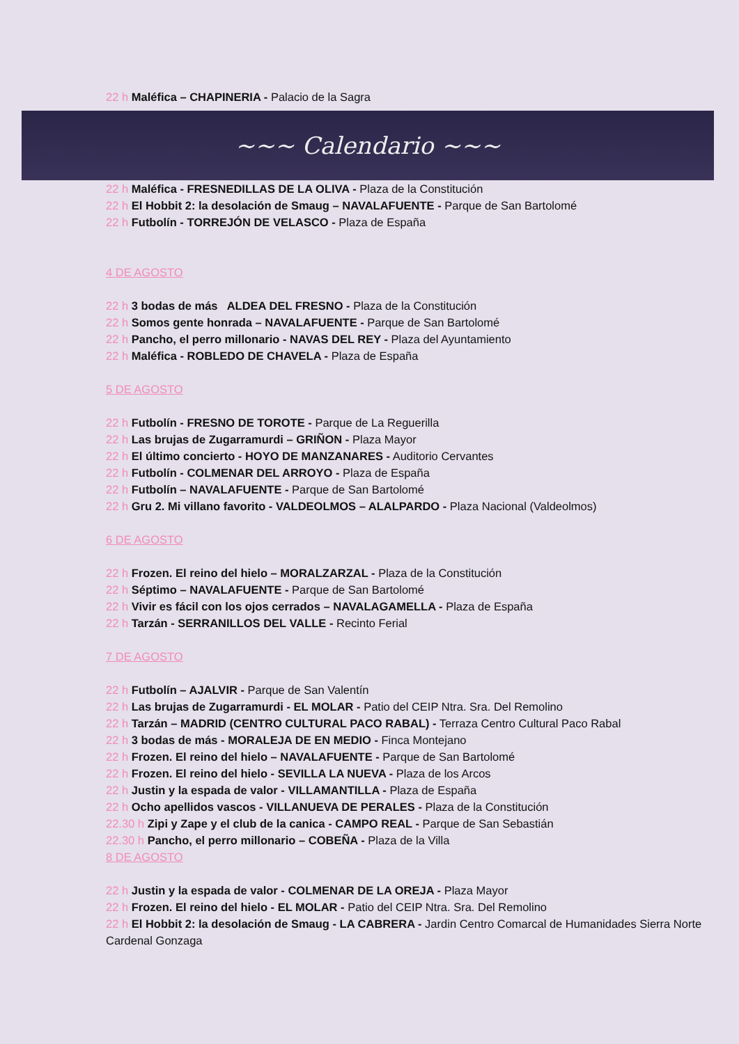22 h Maléfica – CHAPINERIA - Palacio de la Sagra
~~~ Calendario ~~~
22 h Maléfica - FRESNEDILLAS DE LA OLIVA - Plaza de la Constitución
22 h El Hobbit 2: la desolación de Smaug – NAVALAFUENTE - Parque de San Bartolomé
22 h Futbolín - TORREJÓN DE VELASCO - Plaza de España
4 DE AGOSTO
22 h 3 bodas de más ALDEA DEL FRESNO - Plaza de la Constitución
22 h Somos gente honrada – NAVALAFUENTE - Parque de San Bartolomé
22 h Pancho, el perro millonario - NAVAS DEL REY - Plaza del Ayuntamiento
22 h Maléfica - ROBLEDO DE CHAVELA - Plaza de España
5 DE AGOSTO
22 h Futbolín - FRESNO DE TOROTE - Parque de La Reguerilla
22 h Las brujas de Zugarramurdi – GRIÑON - Plaza Mayor
22 h El último concierto - HOYO DE MANZANARES - Auditorio Cervantes
22 h Futbolín - COLMENAR DEL ARROYO - Plaza de España
22 h Futbolín – NAVALAFUENTE - Parque de San Bartolomé
22 h Gru 2. Mi villano favorito - VALDEOLMOS – ALALPARDO - Plaza Nacional (Valdeolmos)
6 DE AGOSTO
22 h Frozen. El reino del hielo – MORALZARZAL - Plaza de la Constitución
22 h Séptimo – NAVALAFUENTE - Parque de San Bartolomé
22 h Vivir es fácil con los ojos cerrados – NAVALAGAMELLA - Plaza de España
22 h Tarzán - SERRANILLOS DEL VALLE - Recinto Ferial
7 DE AGOSTO
22 h Futbolín – AJALVIR - Parque de San Valentín
22 h Las brujas de Zugarramurdi - EL MOLAR - Patio del CEIP Ntra. Sra. Del Remolino
22 h Tarzán – MADRID (CENTRO CULTURAL PACO RABAL) - Terraza Centro Cultural Paco Rabal
22 h 3 bodas de más - MORALEJA DE EN MEDIO - Finca Montejano
22 h Frozen. El reino del hielo – NAVALAFUENTE - Parque de San Bartolomé
22 h Frozen. El reino del hielo - SEVILLA LA NUEVA - Plaza de los Arcos
22 h Justin y la espada de valor - VILLAMANTILLA - Plaza de España
22 h Ocho apellidos vascos - VILLANUEVA DE PERALES - Plaza de la Constitución
22.30 h Zipi y Zape y el club de la canica - CAMPO REAL - Parque de San Sebastián
22.30 h Pancho, el perro millonario – COBEÑA - Plaza de la Villa
8 DE AGOSTO
22 h Justin y la espada de valor - COLMENAR DE LA OREJA - Plaza Mayor
22 h Frozen. El reino del hielo - EL MOLAR - Patio del CEIP Ntra. Sra. Del Remolino
22 h El Hobbit 2: la desolación de Smaug - LA CABRERA - Jardin Centro Comarcal de Humanidades Sierra Norte Cardenal Gonzaga